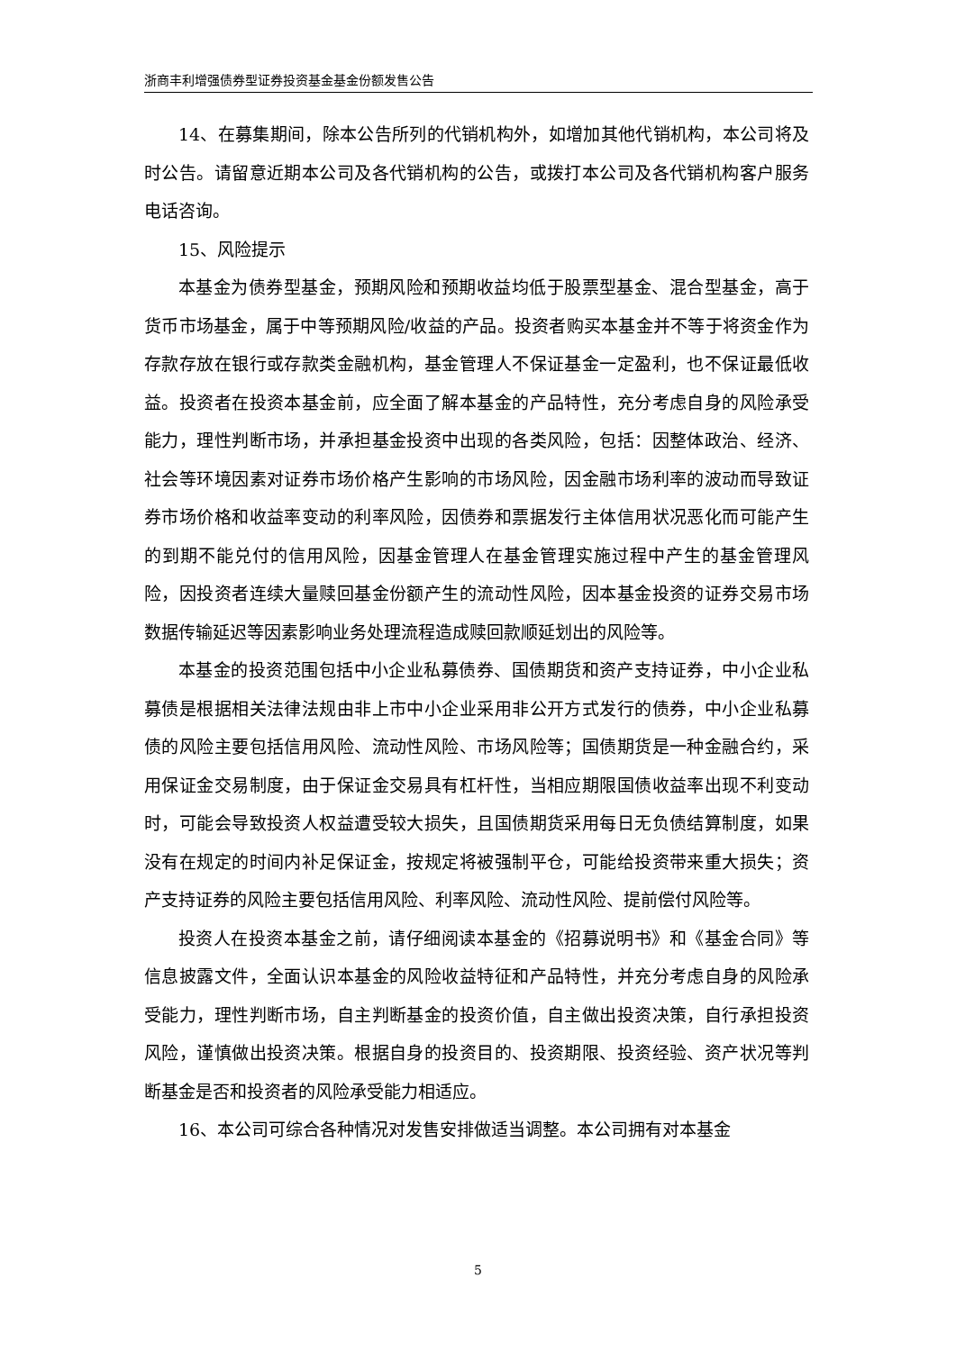浙商丰利增强债券型证券投资基金基金份额发售公告
14、在募集期间，除本公告所列的代销机构外，如增加其他代销机构，本公司将及时公告。请留意近期本公司及各代销机构的公告，或拨打本公司及各代销机构客户服务电话咨询。
15、风险提示
本基金为债券型基金，预期风险和预期收益均低于股票型基金、混合型基金，高于货币市场基金，属于中等预期风险/收益的产品。投资者购买本基金并不等于将资金作为存款存放在银行或存款类金融机构，基金管理人不保证基金一定盈利，也不保证最低收益。投资者在投资本基金前，应全面了解本基金的产品特性，充分考虑自身的风险承受能力，理性判断市场，并承担基金投资中出现的各类风险，包括：因整体政治、经济、社会等环境因素对证券市场价格产生影响的市场风险，因金融市场利率的波动而导致证券市场价格和收益率变动的利率风险，因债券和票据发行主体信用状况恶化而可能产生的到期不能兑付的信用风险，因基金管理人在基金管理实施过程中产生的基金管理风险，因投资者连续大量赎回基金份额产生的流动性风险，因本基金投资的证券交易市场数据传输延迟等因素影响业务处理流程造成赎回款顺延划出的风险等。
本基金的投资范围包括中小企业私募债券、国债期货和资产支持证券，中小企业私募债是根据相关法律法规由非上市中小企业采用非公开方式发行的债券，中小企业私募债的风险主要包括信用风险、流动性风险、市场风险等；国债期货是一种金融合约，采用保证金交易制度，由于保证金交易具有杠杆性，当相应期限国债收益率出现不利变动时，可能会导致投资人权益遭受较大损失，且国债期货采用每日无负债结算制度，如果没有在规定的时间内补足保证金，按规定将被强制平仓，可能给投资带来重大损失；资产支持证券的风险主要包括信用风险、利率风险、流动性风险、提前偿付风险等。
投资人在投资本基金之前，请仔细阅读本基金的《招募说明书》和《基金合同》等信息披露文件，全面认识本基金的风险收益特征和产品特性，并充分考虑自身的风险承受能力，理性判断市场，自主判断基金的投资价值，自主做出投资决策，自行承担投资风险，谨慎做出投资决策。根据自身的投资目的、投资期限、投资经验、资产状况等判断基金是否和投资者的风险承受能力相适应。
16、本公司可综合各种情况对发售安排做适当调整。本公司拥有对本基金
5